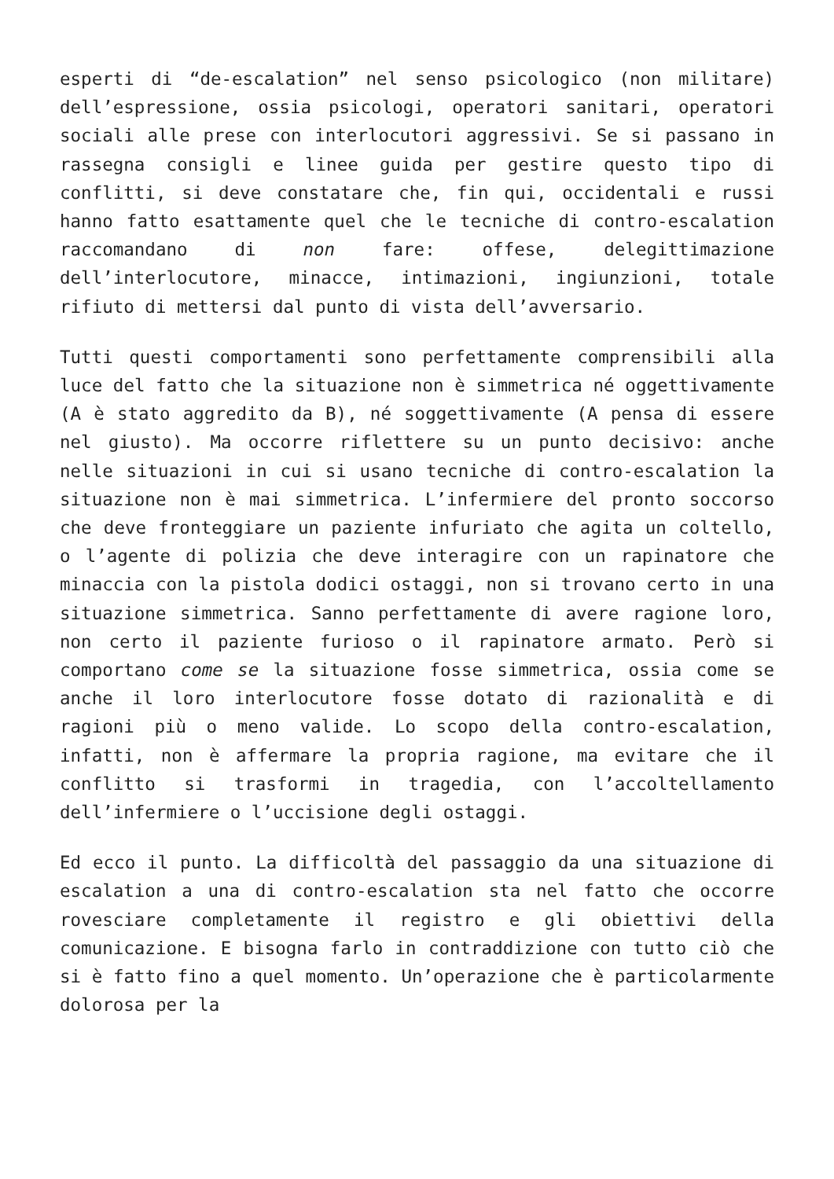esperti di “de-escalation” nel senso psicologico (non militare) dell’espressione, ossia psicologi, operatori sanitari, operatori sociali alle prese con interlocutori aggressivi. Se si passano in rassegna consigli e linee guida per gestire questo tipo di conflitti, si deve constatare che, fin qui, occidentali e russi hanno fatto esattamente quel che le tecniche di contro-escalation raccomandano di non fare: offese, delegittimazione dell’interlocutore, minacce, intimazioni, ingiunzioni, totale rifiuto di mettersi dal punto di vista dell’avversario.
Tutti questi comportamenti sono perfettamente comprensibili alla luce del fatto che la situazione non è simmetrica né oggettivamente (A è stato aggredito da B), né soggettivamente (A pensa di essere nel giusto). Ma occorre riflettere su un punto decisivo: anche nelle situazioni in cui si usano tecniche di contro-escalation la situazione non è mai simmetrica. L’infermiere del pronto soccorso che deve fronteggiare un paziente infuriato che agita un coltello, o l’agente di polizia che deve interagire con un rapinatore che minaccia con la pistola dodici ostaggi, non si trovano certo in una situazione simmetrica. Sanno perfettamente di avere ragione loro, non certo il paziente furioso o il rapinatore armato. Però si comportano come se la situazione fosse simmetrica, ossia come se anche il loro interlocutore fosse dotato di razionalità e di ragioni più o meno valide. Lo scopo della contro-escalation, infatti, non è affermare la propria ragione, ma evitare che il conflitto si trasformi in tragedia, con l’accoltellamento dell’infermiere o l’uccisione degli ostaggi.
Ed ecco il punto. La difficoltà del passaggio da una situazione di escalation a una di contro-escalation sta nel fatto che occorre rovesciare completamente il registro e gli obiettivi della comunicazione. E bisogna farlo in contraddizione con tutto ciò che si è fatto fino a quel momento. Un’operazione che è particolarmente dolorosa per la